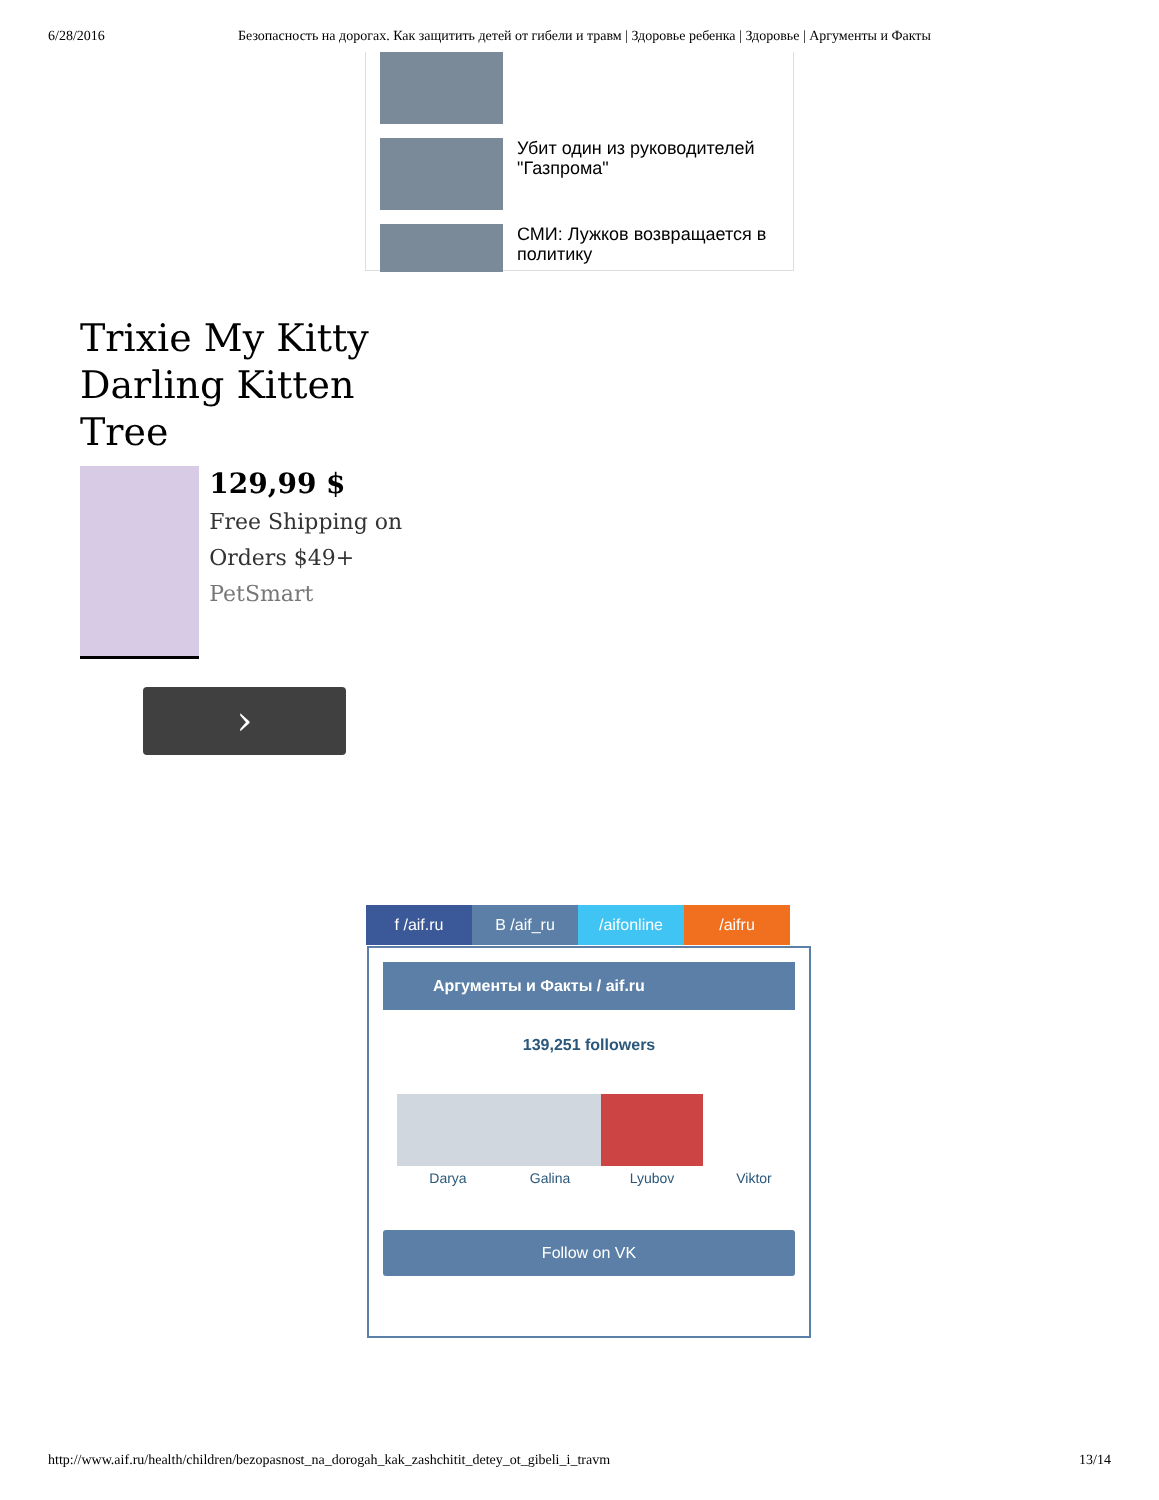6/28/2016 Безопасность на дорогах. Как защитить детей от гибели и травм | Здоровье ребенка | Здоровье | Аргументы и Факты
Убит один из руководителей "Газпрома"
СМИ: Лужков возвращается в политику
Trixie My Kitty Darling Kitten Tree
129,99 $
Free Shipping on Orders $49+
PetSmart
›
f /aif.ru B /aif_ru /aifonline /aifru
Аргументы и Факты / aif.ru
139,251 followers
Darya Galina Lyubov Viktor
Follow on VK
http://www.aif.ru/health/children/bezopasnost_na_dorogah_kak_zashchitit_detey_ot_gibeli_i_travm 13/14